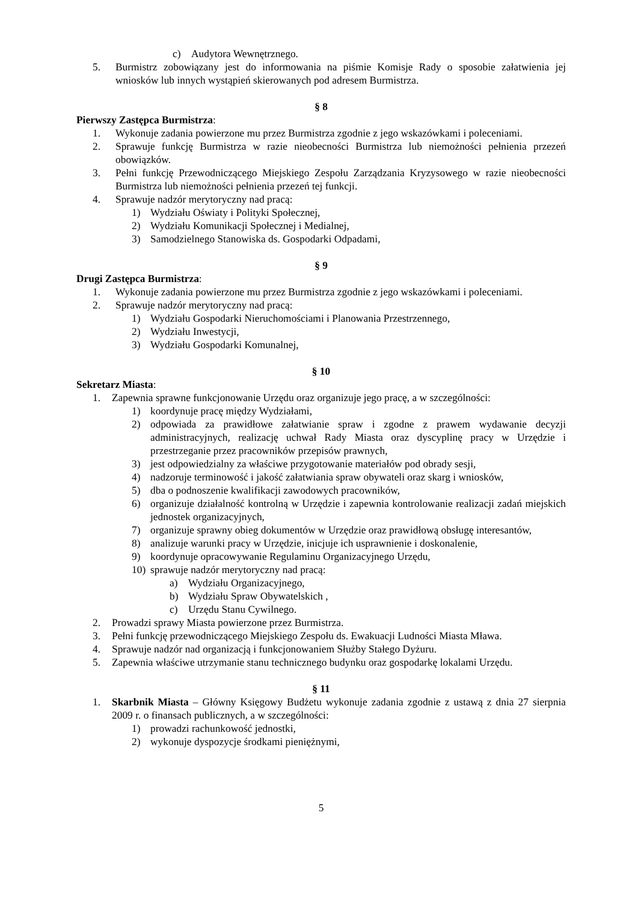c) Audytora Wewnętrznego.
5. Burmistrz zobowiązany jest do informowania na piśmie Komisje Rady o sposobie załatwienia jej wniosków lub innych wystąpień skierowanych pod adresem Burmistrza.
§ 8
Pierwszy Zastępca Burmistrza:
1. Wykonuje zadania powierzone mu przez Burmistrza zgodnie z jego wskazówkami i poleceniami.
2. Sprawuje funkcję Burmistrza w razie nieobecności Burmistrza lub niemożności pełnienia przezeń obowiązków.
3. Pełni funkcję Przewodniczącego Miejskiego Zespołu Zarządzania Kryzysowego w razie nieobecności Burmistrza lub niemożności pełnienia przezeń tej funkcji.
4. Sprawuje nadzór merytoryczny nad pracą:
1) Wydziału Oświaty i Polityki Społecznej,
2) Wydziału Komunikacji Społecznej i Medialnej,
3) Samodzielnego Stanowiska ds. Gospodarki Odpadami,
§ 9
Drugi Zastępca Burmistrza:
1. Wykonuje zadania powierzone mu przez Burmistrza zgodnie z jego wskazówkami i poleceniami.
2. Sprawuje nadzór merytoryczny nad pracą:
1) Wydziału Gospodarki Nieruchomościami i Planowania Przestrzennego,
2) Wydziału Inwestycji,
3) Wydziału Gospodarki Komunalnej,
§ 10
Sekretarz Miasta:
1. Zapewnia sprawne funkcjonowanie Urzędu oraz organizuje jego pracę, a w szczególności:
1) koordynuje pracę między Wydziałami,
2) odpowiada za prawidłowe załatwianie spraw i zgodne z prawem wydawanie decyzji administracyjnych, realizację uchwał Rady Miasta oraz dyscyplinę pracy w Urzędzie i przestrzeganie przez pracowników przepisów prawnych,
3) jest odpowiedzialny za właściwe przygotowanie materiałów pod obrady sesji,
4) nadzoruje terminowość i jakość załatwiania spraw obywateli oraz skarg i wniosków,
5) dba o podnoszenie kwalifikacji zawodowych pracowników,
6) organizuje działalność kontrolną w Urzędzie i zapewnia kontrolowanie realizacji zadań miejskich jednostek organizacyjnych,
7) organizuje sprawny obieg dokumentów w Urzędzie oraz prawidłową obsługę interesantów,
8) analizuje warunki pracy w Urzędzie, inicjuje ich usprawnienie i doskonalenie,
9) koordynuje opracowywanie Regulaminu Organizacyjnego Urzędu,
10) sprawuje nadzór merytoryczny nad pracą:
a) Wydziału Organizacyjnego,
b) Wydziału Spraw Obywatelskich ,
c) Urzędu Stanu Cywilnego.
2. Prowadzi sprawy Miasta powierzone przez Burmistrza.
3. Pełni funkcję przewodniczącego Miejskiego Zespołu ds. Ewakuacji Ludności Miasta Mława.
4. Sprawuje nadzór nad organizacją i funkcjonowaniem Służby Stałego Dyżuru.
5. Zapewnia właściwe utrzymanie stanu technicznego budynku oraz gospodarkę lokalami Urzędu.
§ 11
1. Skarbnik Miasta – Główny Księgowy Budżetu wykonuje zadania zgodnie z ustawą z dnia 27 sierpnia 2009 r. o finansach publicznych, a w szczególności:
1) prowadzi rachunkowość jednostki,
2) wykonuje dyspozycje środkami pieniężnymi,
5